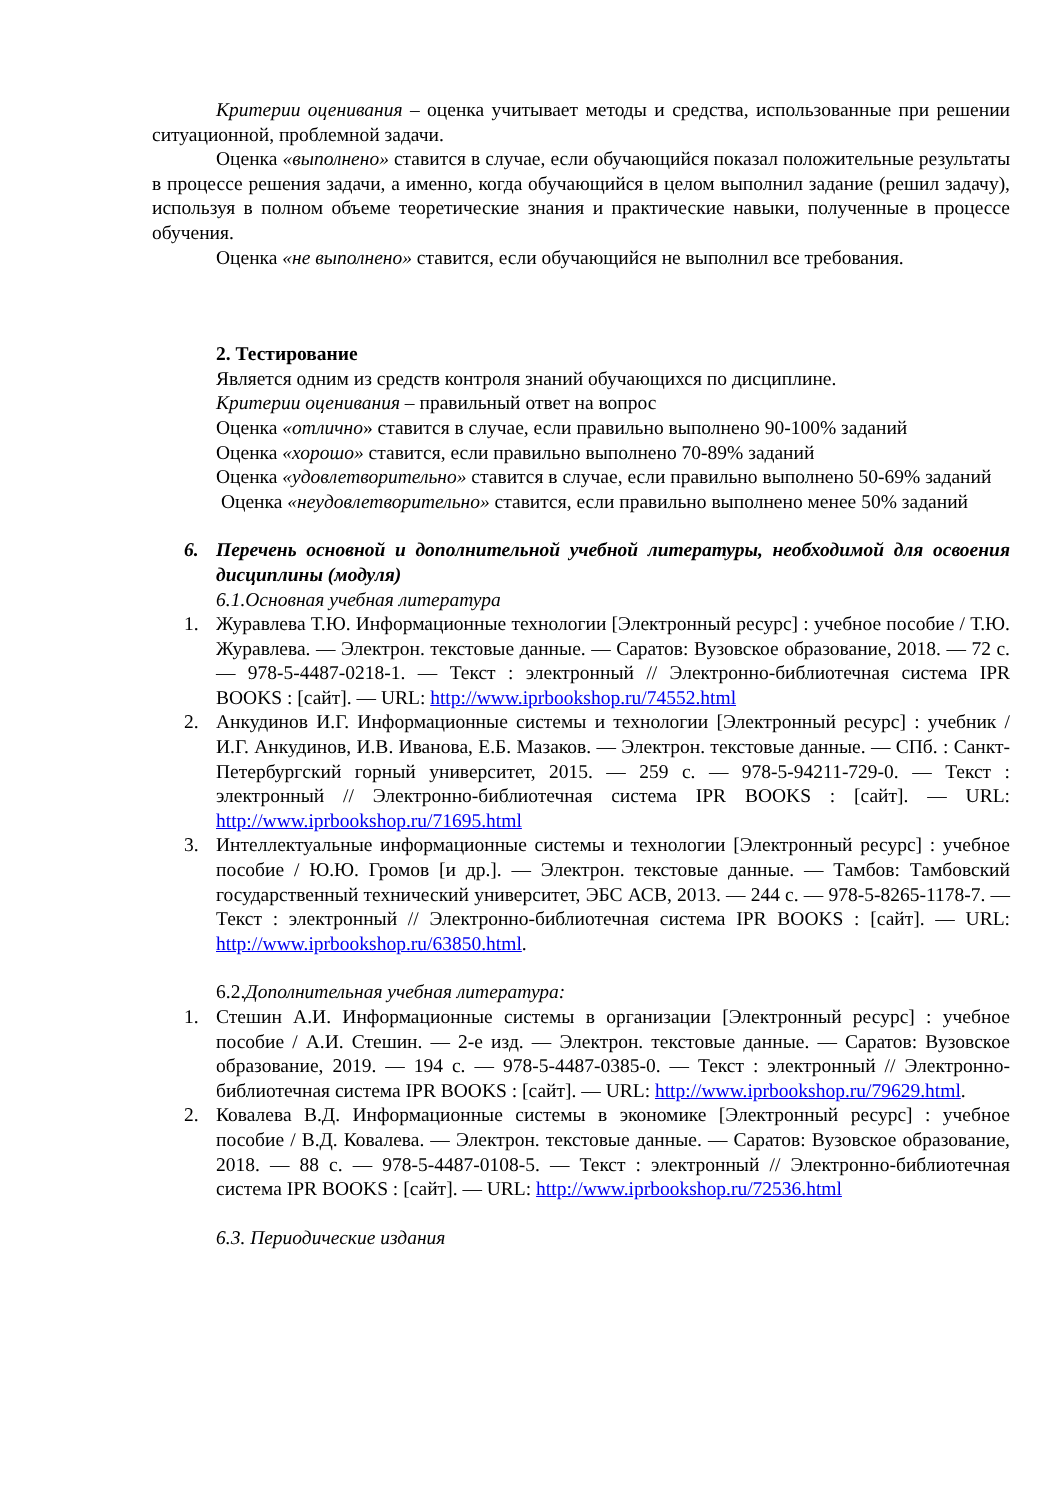Критерии оценивания – оценка учитывает методы и средства, использованные при решении ситуационной, проблемной задачи.
Оценка «выполнено» ставится в случае, если обучающийся показал положительные результаты в процессе решения задачи, а именно, когда обучающийся в целом выполнил задание (решил задачу), используя в полном объеме теоретические знания и практические навыки, полученные в процессе обучения.
Оценка «не выполнено» ставится, если обучающийся не выполнил все требования.
2. Тестирование
Является одним из средств контроля знаний обучающихся по дисциплине.
Критерии оценивания – правильный ответ на вопрос
Оценка «отлично» ставится в случае, если правильно выполнено 90-100% заданий
Оценка «хорошо» ставится, если правильно выполнено 70-89% заданий
Оценка «удовлетворительно» ставится в случае, если правильно выполнено 50-69% заданий
Оценка «неудовлетворительно» ставится, если правильно выполнено менее 50% заданий
6. Перечень основной и дополнительной учебной литературы, необходимой для освоения дисциплины (модуля)
6.1.Основная учебная литература
1. Журавлева Т.Ю. Информационные технологии [Электронный ресурс] : учебное пособие / Т.Ю. Журавлева. — Электрон. текстовые данные. — Саратов: Вузовское образование, 2018. — 72 с. — 978-5-4487-0218-1. — Текст : электронный // Электронно-библиотечная система IPR BOOKS : [сайт]. — URL: http://www.iprbookshop.ru/74552.html
2. Анкудинов И.Г. Информационные системы и технологии [Электронный ресурс] : учебник / И.Г. Анкудинов, И.В. Иванова, Е.Б. Мазаков. — Электрон. текстовые данные. — СПб. : Санкт-Петербургский горный университет, 2015. — 259 c. — 978-5-94211-729-0. — Текст : электронный // Электронно-библиотечная система IPR BOOKS : [сайт]. — URL: http://www.iprbookshop.ru/71695.html
3. Интеллектуальные информационные системы и технологии [Электронный ресурс] : учебное пособие / Ю.Ю. Громов [и др.]. — Электрон. текстовые данные. — Тамбов: Тамбовский государственный технический университет, ЭБС АСВ, 2013. — 244 c. — 978-5-8265-1178-7. — Текст : электронный // Электронно-библиотечная система IPR BOOKS : [сайт]. — URL: http://www.iprbookshop.ru/63850.html.
6.2.Дополнительная учебная литература:
1. Стешин А.И. Информационные системы в организации [Электронный ресурс] : учебное пособие / А.И. Стешин. — 2-е изд. — Электрон. текстовые данные. — Саратов: Вузовское образование, 2019. — 194 c. — 978-5-4487-0385-0. — Текст : электронный // Электронно-библиотечная система IPR BOOKS : [сайт]. — URL: http://www.iprbookshop.ru/79629.html.
2. Ковалева В.Д. Информационные системы в экономике [Электронный ресурс] : учебное пособие / В.Д. Ковалева. — Электрон. текстовые данные. — Саратов: Вузовское образование, 2018. — 88 c. — 978-5-4487-0108-5. — Текст : электронный // Электронно-библиотечная система IPR BOOKS : [сайт]. — URL: http://www.iprbookshop.ru/72536.html
6.3. Периодические издания